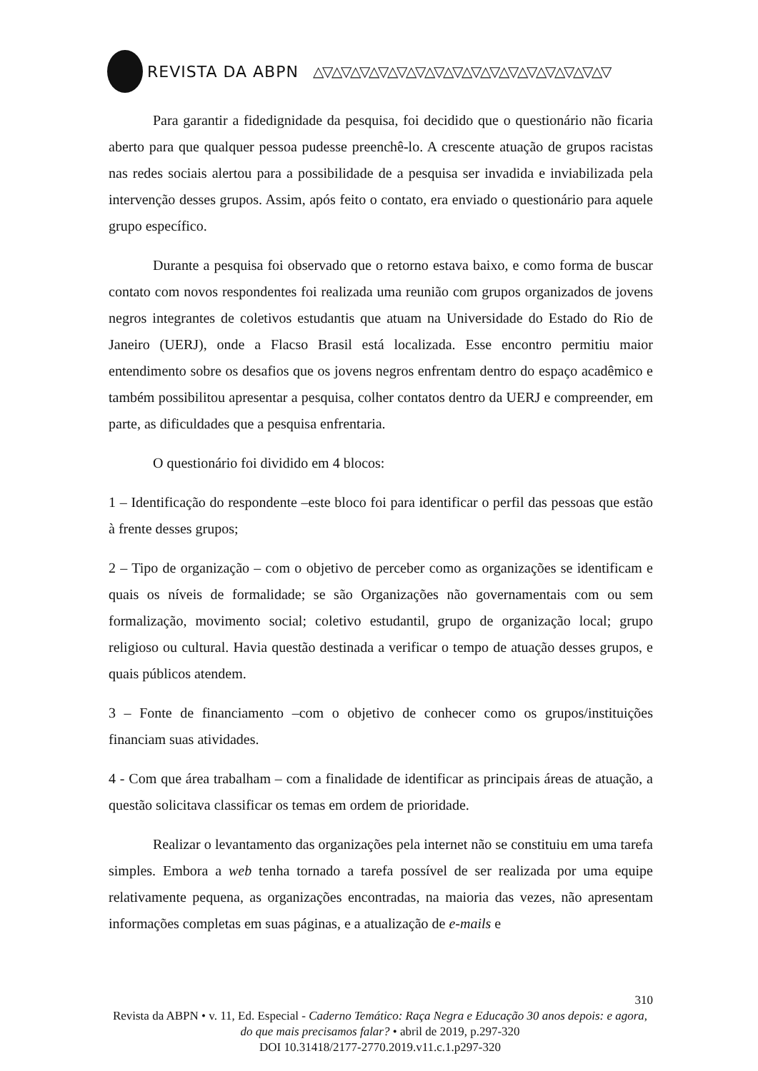REVISTA DA ABPN △▽△▽△▽△▽△▽△▽△▽△▽△▽△▽△▽△▽△▽△▽△▽△▽
Para garantir a fidedignidade da pesquisa, foi decidido que o questionário não ficaria aberto para que qualquer pessoa pudesse preenchê-lo. A crescente atuação de grupos racistas nas redes sociais alertou para a possibilidade de a pesquisa ser invadida e inviabilizada pela intervenção desses grupos. Assim, após feito o contato, era enviado o questionário para aquele grupo específico.
Durante a pesquisa foi observado que o retorno estava baixo, e como forma de buscar contato com novos respondentes foi realizada uma reunião com grupos organizados de jovens negros integrantes de coletivos estudantis que atuam na Universidade do Estado do Rio de Janeiro (UERJ), onde a Flacso Brasil está localizada. Esse encontro permitiu maior entendimento sobre os desafios que os jovens negros enfrentam dentro do espaço acadêmico e também possibilitou apresentar a pesquisa, colher contatos dentro da UERJ e compreender, em parte, as dificuldades que a pesquisa enfrentaria.
O questionário foi dividido em 4 blocos:
1 – Identificação do respondente –este bloco foi para identificar o perfil das pessoas que estão à frente desses grupos;
2 – Tipo de organização – com o objetivo de perceber como as organizações se identificam e quais os níveis de formalidade; se são Organizações não governamentais com ou sem formalização, movimento social; coletivo estudantil, grupo de organização local; grupo religioso ou cultural. Havia questão destinada a verificar o tempo de atuação desses grupos, e quais públicos atendem.
3 – Fonte de financiamento –com o objetivo de conhecer como os grupos/instituições financiam suas atividades.
4 - Com que área trabalham – com a finalidade de identificar as principais áreas de atuação, a questão solicitava classificar os temas em ordem de prioridade.
Realizar o levantamento das organizações pela internet não se constituiu em uma tarefa simples. Embora a web tenha tornado a tarefa possível de ser realizada por uma equipe relativamente pequena, as organizações encontradas, na maioria das vezes, não apresentam informações completas em suas páginas, e a atualização de e-mails e
310
Revista da ABPN • v. 11, Ed. Especial - Caderno Temático: Raça Negra e Educação 30 anos depois: e agora, do que mais precisamos falar? • abril de 2019, p.297-320
DOI 10.31418/2177-2770.2019.v11.c.1.p297-320